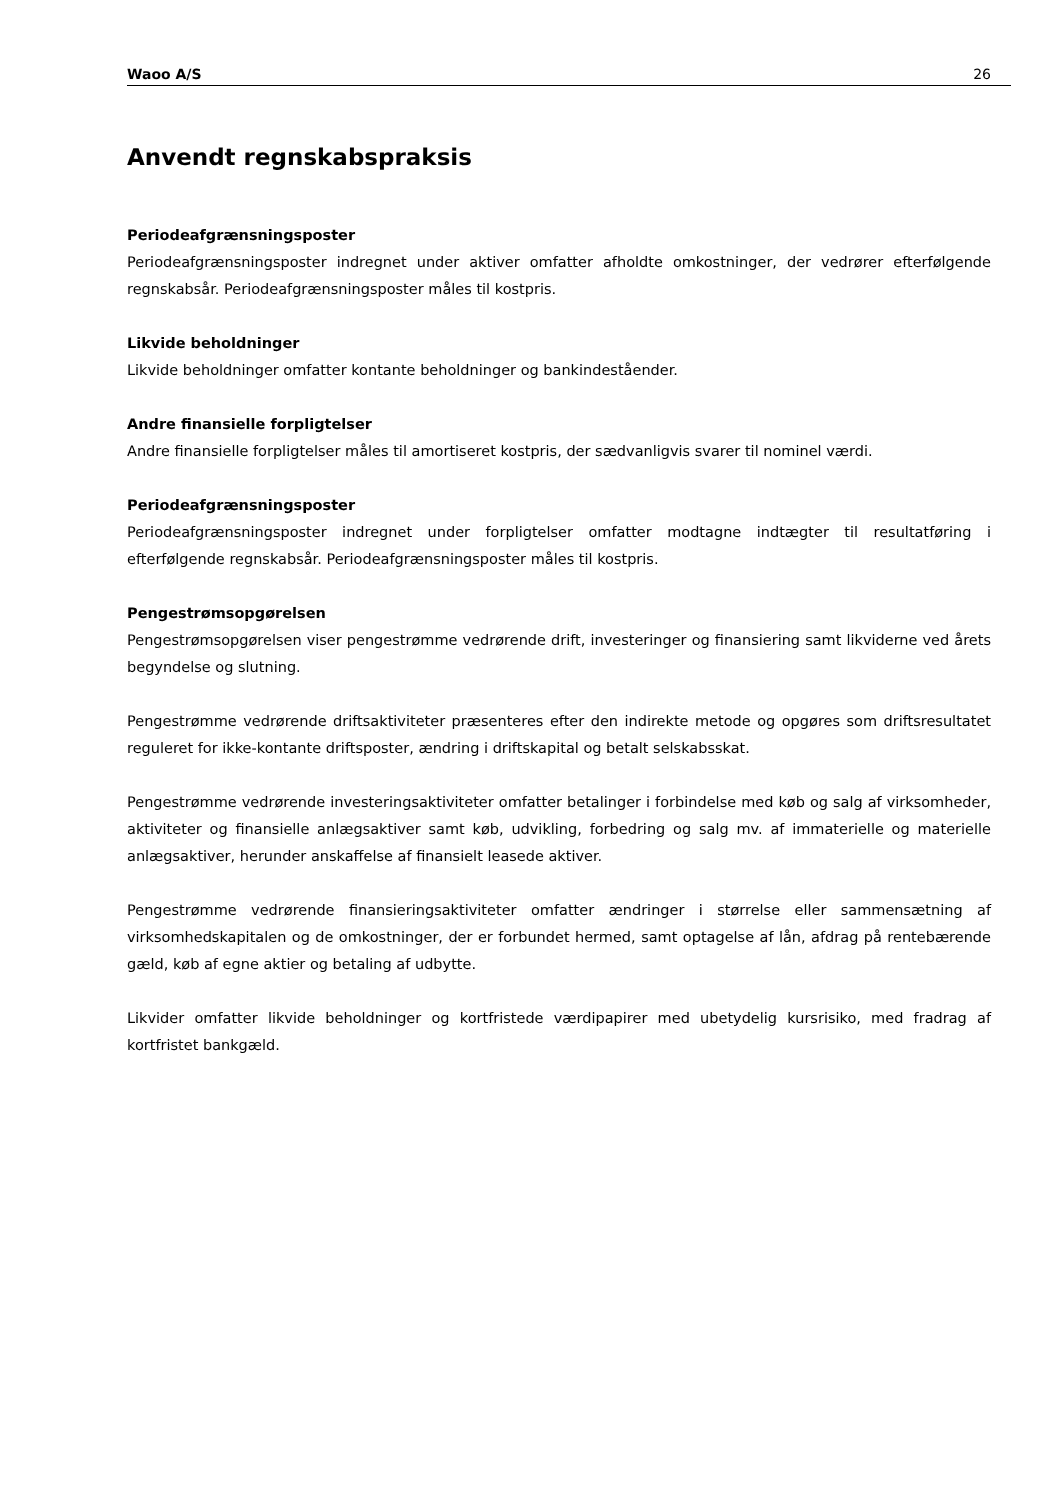Waoo A/S 26
Anvendt regnskabspraksis
Periodeafgrænsningsposter
Periodeafgrænsningsposter indregnet under aktiver omfatter afholdte omkostninger, der vedrører efterfølgende regnskabsår. Periodeafgrænsningsposter måles til kostpris.
Likvide beholdninger
Likvide beholdninger omfatter kontante beholdninger og bankindeståender.
Andre finansielle forpligtelser
Andre finansielle forpligtelser måles til amortiseret kostpris, der sædvanligvis svarer til nominel værdi.
Periodeafgrænsningsposter
Periodeafgrænsningsposter indregnet under forpligtelser omfatter modtagne indtægter til resultatføring i efterfølgende regnskabsår. Periodeafgrænsningsposter måles til kostpris.
Pengestrømsopgørelsen
Pengestrømsopgørelsen viser pengestrømme vedrørende drift, investeringer og finansiering samt likviderne ved årets begyndelse og slutning.
Pengestrømme vedrørende driftsaktiviteter præsenteres efter den indirekte metode og opgøres som driftsresultatet reguleret for ikke-kontante driftsposter, ændring i driftskapital og betalt selskabsskat.
Pengestrømme vedrørende investeringsaktiviteter omfatter betalinger i forbindelse med køb og salg af virksomheder, aktiviteter og finansielle anlægsaktiver samt køb, udvikling, forbedring og salg mv. af immaterielle og materielle anlægsaktiver, herunder anskaffelse af finansielt leasede aktiver.
Pengestrømme vedrørende finansieringsaktiviteter omfatter ændringer i størrelse eller sammensætning af virksomhedskapitalen og de omkostninger, der er forbundet hermed, samt optagelse af lån, afdrag på rentebærende gæld, køb af egne aktier og betaling af udbytte.
Likvider omfatter likvide beholdninger og kortfristede værdipapirer med ubetydelig kursrisiko, med fradrag af kortfristet bankgæld.